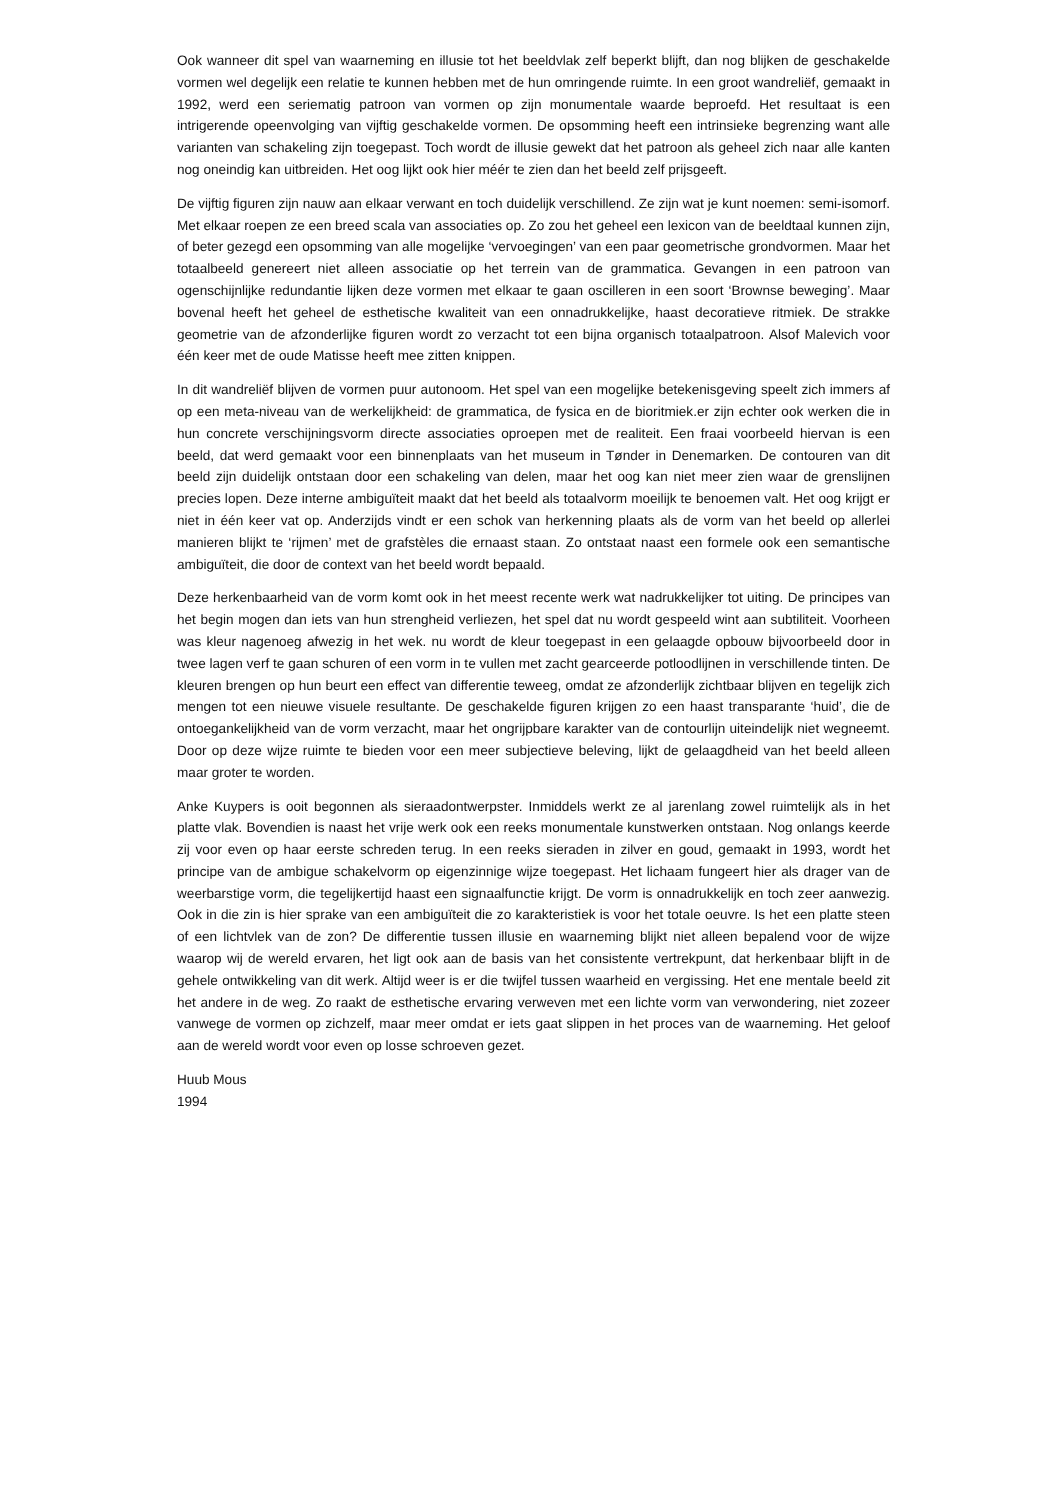Ook wanneer dit spel van waarneming en illusie tot het beeldvlak zelf beperkt blijft, dan nog blijken de geschakelde vormen wel degelijk een relatie te kunnen hebben met de hun omringende ruimte. In een groot wandreliëf, gemaakt in 1992, werd een seriematig patroon van vormen op zijn monumentale waarde beproefd. Het resultaat is een intrigerende opeenvolging van vijftig geschakelde vormen. De opsomming heeft een intrinsieke begrenzing want alle varianten van schakeling zijn toegepast. Toch wordt de illusie gewekt dat het patroon als geheel zich naar alle kanten nog oneindig kan uitbreiden. Het oog lijkt ook hier méér te zien dan het beeld zelf prijsgeeft.
De vijftig figuren zijn nauw aan elkaar verwant en toch duidelijk verschillend. Ze zijn wat je kunt noemen: semi-isomorf. Met elkaar roepen ze een breed scala van associaties op. Zo zou het geheel een lexicon van de beeldtaal kunnen zijn, of beter gezegd een opsomming van alle mogelijke ‘vervoegingen’ van een paar geometrische grondvormen. Maar het totaalbeeld genereert niet alleen associatie op het terrein van de grammatica. Gevangen in een patroon van ogenschijnlijke redundantie lijken deze vormen met elkaar te gaan oscilleren in een soort ‘Brownse beweging’. Maar bovenal heeft het geheel de esthetische kwaliteit van een onnadrukkelijke, haast decoratieve ritmiek. De strakke geometrie van de afzonderlijke figuren wordt zo verzacht tot een bijna organisch totaalpatroon. Alsof Malevich voor één keer met de oude Matisse heeft mee zitten knippen.
In dit wandreliëf blijven de vormen puur autonoom. Het spel van een mogelijke betekenisgeving speelt zich immers af op een meta-niveau van de werkelijkheid: de grammatica, de fysica en de bioritmiek.er zijn echter ook werken die in hun concrete verschijningsvorm directe associaties oproepen met de realiteit. Een fraai voorbeeld hiervan is een beeld, dat werd gemaakt voor een binnenplaats van het museum in Tønder in Denemarken. De contouren van dit beeld zijn duidelijk ontstaan door een schakeling van delen, maar het oog kan niet meer zien waar de grenslijnen precies lopen. Deze interne ambiguïteit maakt dat het beeld als totaalvorm moeilijk te benoemen valt. Het oog krijgt er niet in één keer vat op. Anderzijds vindt er een schok van herkenning plaats als de vorm van het beeld op allerlei manieren blijkt te ‘rijmen’ met de grafstèles die ernaast staan. Zo ontstaat naast een formele ook een semantische ambiguïteit, die door de context van het beeld wordt bepaald.
Deze herkenbaarheid van de vorm komt ook in het meest recente werk wat nadrukkelijker tot uiting. De principes van het begin mogen dan iets van hun strengheid verliezen, het spel dat nu wordt gespeeld wint aan subtiliteit. Voorheen was kleur nagenoeg afwezig in het wek. nu wordt de kleur toegepast in een gelaagde opbouw bijvoorbeeld door in twee lagen verf te gaan schuren of een vorm in te vullen met zacht gearceerde potloodlijnen in verschillende tinten. De kleuren brengen op hun beurt een effect van differentie teweeg, omdat ze afzonderlijk zichtbaar blijven en tegelijk zich mengen tot een nieuwe visuele resultante. De geschakelde figuren krijgen zo een haast transparante ‘huid’, die de ontoegankelijkheid van de vorm verzacht, maar het ongrijpbare karakter van de contourlijn uiteindelijk niet wegneemt. Door op deze wijze ruimte te bieden voor een meer subjectieve beleving, lijkt de gelaagdheid van het beeld alleen maar groter te worden.
Anke Kuypers is ooit begonnen als sieraadontwerpster. Inmiddels werkt ze al jarenlang zowel ruimtelijk als in het platte vlak. Bovendien is naast het vrije werk ook een reeks monumentale kunstwerken ontstaan. Nog onlangs keerde zij voor even op haar eerste schreden terug. In een reeks sieraden in zilver en goud, gemaakt in 1993, wordt het principe van de ambigue schakelvorm op eigenzinnige wijze toegepast. Het lichaam fungeert hier als drager van de weerbarstige vorm, die tegelijkertijd haast een signaalfunctie krijgt. De vorm is onnadrukkelijk en toch zeer aanwezig. Ook in die zin is hier sprake van een ambiguïteit die zo karakteristiek is voor het totale oeuvre. Is het een platte steen of een lichtvlek van de zon? De differentie tussen illusie en waarneming blijkt niet alleen bepalend voor de wijze waarop wij de wereld ervaren, het ligt ook aan de basis van het consistente vertrekpunt, dat herkenbaar blijft in de gehele ontwikkeling van dit werk. Altijd weer is er die twijfel tussen waarheid en vergissing. Het ene mentale beeld zit het andere in de weg. Zo raakt de esthetische ervaring verweven met een lichte vorm van verwondering, niet zozeer vanwege de vormen op zichzelf, maar meer omdat er iets gaat slippen in het proces van de waarneming. Het geloof aan de wereld wordt voor even op losse schroeven gezet.
Huub Mous
1994